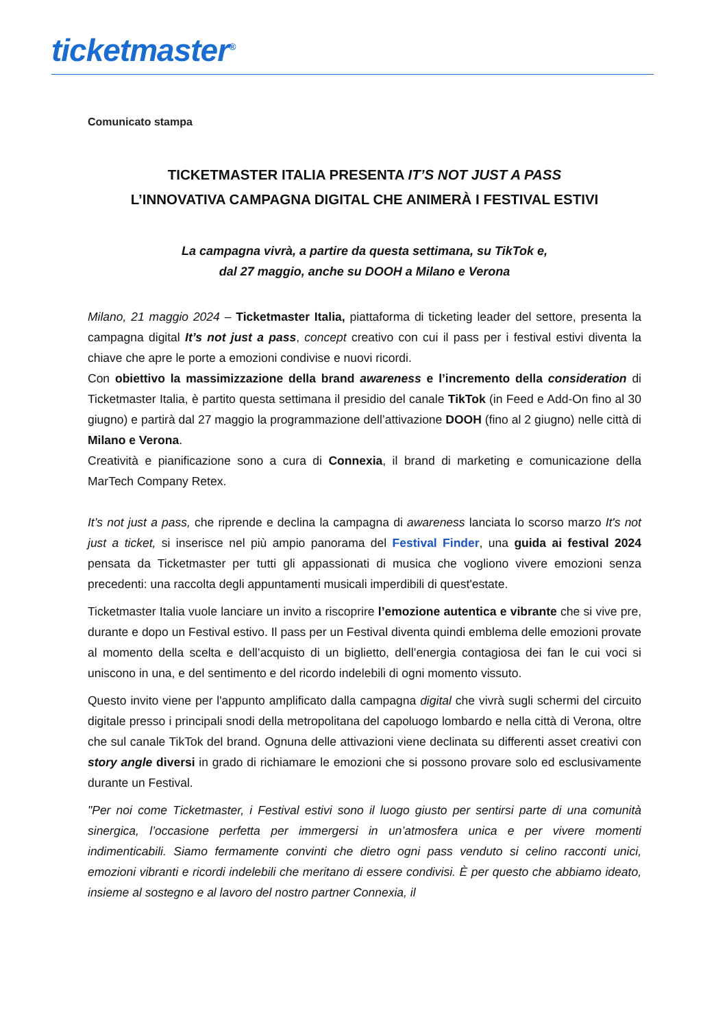ticketmaster<sup>®</sup>
Comunicato stampa
TICKETMASTER ITALIA PRESENTA IT’S NOT JUST A PASS
L’INNOVATIVA CAMPAGNA DIGITAL CHE ANIMERÀ I FESTIVAL ESTIVI
La campagna vivrà, a partire da questa settimana, su TikTok e,
dal 27 maggio, anche su DOOH a Milano e Verona
Milano, 21 maggio 2024 – Ticketmaster Italia, piattaforma di ticketing leader del settore, presenta la campagna digital It’s not just a pass, concept creativo con cui il pass per i festival estivi diventa la chiave che apre le porte a emozioni condivise e nuovi ricordi.
Con obiettivo la massimizzazione della brand awareness e l’incremento della consideration di Ticketmaster Italia, è partito questa settimana il presidio del canale TikTok (in Feed e Add-On fino al 30 giugno) e partirà dal 27 maggio la programmazione dell’attivazione DOOH (fino al 2 giugno) nelle città di Milano e Verona.
Creatività e pianificazione sono a cura di Connexia, il brand di marketing e comunicazione della MarTech Company Retex.
It’s not just a pass, che riprende e declina la campagna di awareness lanciata lo scorso marzo It's not just a ticket, si inserisce nel più ampio panorama del Festival Finder, una guida ai festival 2024 pensata da Ticketmaster per tutti gli appassionati di musica che vogliono vivere emozioni senza precedenti: una raccolta degli appuntamenti musicali imperdibili di quest'estate.
Ticketmaster Italia vuole lanciare un invito a riscoprire l’emozione autentica e vibrante che si vive pre, durante e dopo un Festival estivo. Il pass per un Festival diventa quindi emblema delle emozioni provate al momento della scelta e dell’acquisto di un biglietto, dell’energia contagiosa dei fan le cui voci si uniscono in una, e del sentimento e del ricordo indelebili di ogni momento vissuto.
Questo invito viene per l'appunto amplificato dalla campagna digital che vivrà sugli schermi del circuito digitale presso i principali snodi della metropolitana del capoluogo lombardo e nella città di Verona, oltre che sul canale TikTok del brand. Ognuna delle attivazioni viene declinata su differenti asset creativi con story angle diversi in grado di richiamare le emozioni che si possono provare solo ed esclusivamente durante un Festival.
"Per noi come Ticketmaster, i Festival estivi sono il luogo giusto per sentirsi parte di una comunità sinergica, l’occasione perfetta per immergersi in un’atmosfera unica e per vivere momenti indimenticabili. Siamo fermamente convinti che dietro ogni pass venduto si celino racconti unici, emozioni vibranti e ricordi indelebili che meritano di essere condivisi. È per questo che abbiamo ideato, insieme al sostegno e al lavoro del nostro partner Connexia, il